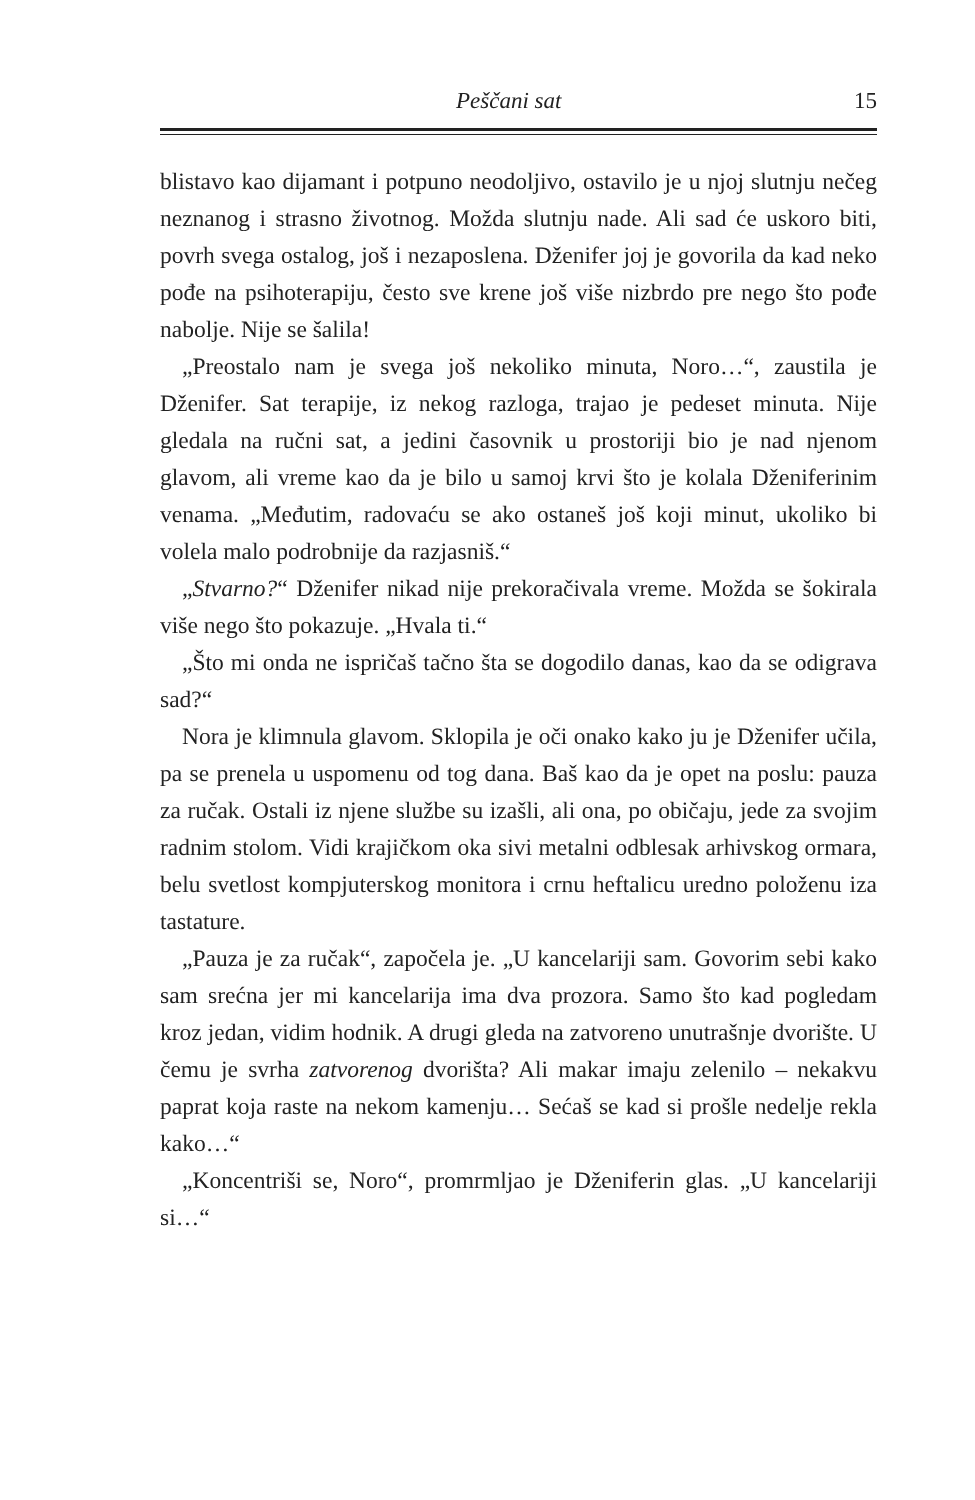Peščani sat 15
blistavo kao dijamant i potpuno neodoljivo, ostavilo je u njoj slutnju nečeg neznanog i strasno životnog. Možda slutnju nade. Ali sad će uskoro biti, povrh svega ostalog, još i nezaposlena. Dženifer joj je govorila da kad neko pođe na psihoterapiju, često sve krene još više nizbrdo pre nego što pođe nabolje. Nije se šalila!
„Preostalo nam je svega još nekoliko minuta, Noro…“, zaustila je Dženifer. Sat terapije, iz nekog razloga, trajao je pedeset minuta. Nije gledala na ručni sat, a jedini časovnik u prostoriji bio je nad njenom glavom, ali vreme kao da je bilo u samoj krvi što je kolala Dženiferinim venama. „Međutim, radovaću se ako ostaneš još koji minut, ukoliko bi volela malo podrobnije da razjasniš.“
„Stvarno?“ Dženifer nikad nije prekoračivala vreme. Možda se šokirala više nego što pokazuje. „Hvala ti.“
„Što mi onda ne ispričaš tačno šta se dogodilo danas, kao da se odigrava sad?“
Nora je klimnula glavom. Sklopila je oči onako kako ju je Dženifer učila, pa se prenela u uspomenu od tog dana. Baš kao da je opet na poslu: pauza za ručak. Ostali iz njene službe su izašli, ali ona, po običaju, jede za svojim radnim stolom. Vidi krajičkom oka sivi metalni odblesak arhivskog ormara, belu svetlost kompjuterskog monitora i crnu heftalicu uredno položenu iza tastature.
„Pauza je za ručak“, započela je. „U kancelariji sam. Govorim sebi kako sam srećna jer mi kancelarija ima dva prozora. Samo što kad pogledam kroz jedan, vidim hodnik. A drugi gleda na zatvoreno unutrašnje dvorište. U čemu je svrha zatvorenog dvorišta? Ali makar imaju zelenilo – nekakvu paprat koja raste na nekom kamenju… Sećaš se kad si prošle nedelje rekla kako…“
„Koncentriši se, Noro“, promrmljao je Dženiferin glas. „U kancelariji si…“